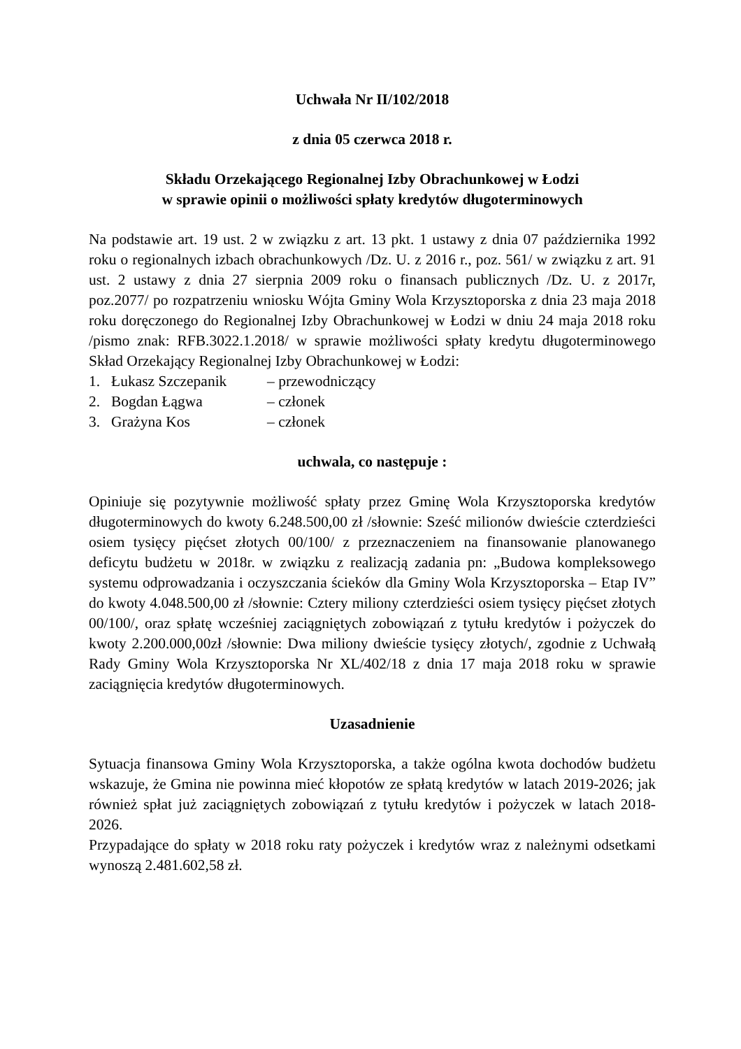Uchwała Nr II/102/2018
z dnia 05 czerwca 2018 r.
Składu Orzekającego Regionalnej Izby Obrachunkowej w Łodzi
w sprawie opinii o możliwości spłaty kredytów długoterminowych
Na podstawie art. 19 ust. 2 w związku z art. 13 pkt. 1 ustawy z dnia 07 października 1992 roku o regionalnych izbach obrachunkowych /Dz. U. z 2016 r., poz. 561/ w związku z art. 91 ust. 2 ustawy z dnia 27 sierpnia 2009 roku o finansach publicznych /Dz. U. z 2017r, poz.2077/ po rozpatrzeniu wniosku Wójta Gminy Wola Krzysztoporska z dnia 23 maja 2018 roku doręczonego do Regionalnej Izby Obrachunkowej w Łodzi w dniu 24 maja 2018 roku /pismo znak: RFB.3022.1.2018/ w sprawie możliwości spłaty kredytu długoterminowego Skład Orzekający Regionalnej Izby Obrachunkowej w Łodzi:
1. Łukasz Szczepanik – przewodniczący
2. Bogdan Łągwa – członek
3. Grażyna Kos – członek
uchwala, co następuje :
Opiniuje się pozytywnie możliwość spłaty przez Gminę Wola Krzysztoporska kredytów długoterminowych do kwoty 6.248.500,00 zł /słownie: Sześć milionów dwieście czterdzieści osiem tysięcy pięćset złotych 00/100/ z przeznaczeniem na finansowanie planowanego deficytu budżetu w 2018r. w związku z realizacją zadania pn: „Budowa kompleksowego systemu odprowadzania i oczyszczania ścieków dla Gminy Wola Krzysztoporska – Etap IV” do kwoty 4.048.500,00 zł /słownie: Cztery miliony czterdzieści osiem tysięcy pięćset złotych 00/100/, oraz spłatę wcześniej zaciągniętych zobowiązań z tytułu kredytów i pożyczek do kwoty 2.200.000,00zł /słownie: Dwa miliony dwieście tysięcy złotych/, zgodnie z Uchwałą Rady Gminy Wola Krzysztoporska Nr XL/402/18 z dnia 17 maja 2018 roku w sprawie zaciągnięcia kredytów długoterminowych.
Uzasadnienie
Sytuacja finansowa Gminy Wola Krzysztoporska, a także ogólna kwota dochodów budżetu wskazuje, że Gmina nie powinna mieć kłopotów ze spłatą kredytów w latach 2019-2026; jak również spłat już zaciągniętych zobowiązań z tytułu kredytów i pożyczek w latach 2018-2026.
Przypadające do spłaty w 2018 roku raty pożyczek i kredytów wraz z należnymi odsetkami wynoszą 2.481.602,58 zł.